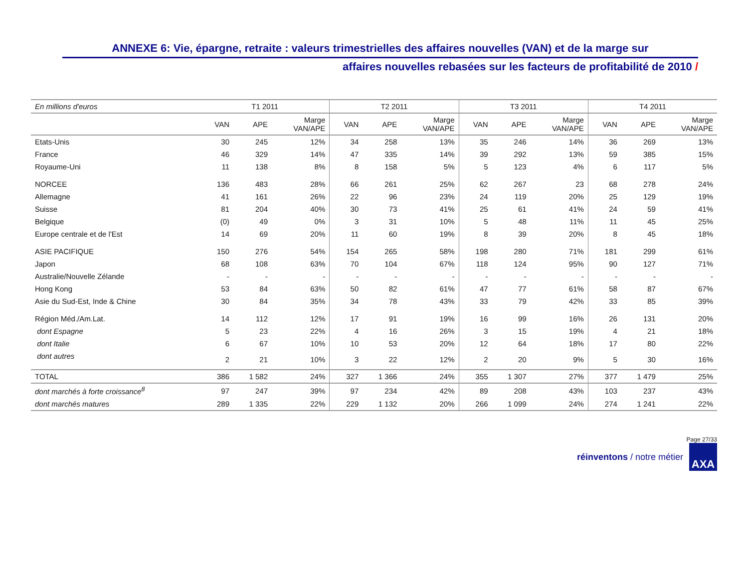ANNEXE 6: Vie, épargne, retraite : valeurs trimestrielles des affaires nouvelles (VAN) et de la marge sur
affaires nouvelles rebasées sur les facteurs de profitabilité de 2010 /
| En millions d'euros | T1 2011 | | | T2 2011 | | | T3 2011 | | | T4 2011 | | |
| --- | --- | --- | --- | --- | --- | --- | --- | --- | --- | --- | --- | --- |
| | VAN | APE | Marge VAN/APE | VAN | APE | Marge VAN/APE | VAN | APE | Marge VAN/APE | VAN | APE | Marge VAN/APE |
| Etats-Unis | 30 | 245 | 12% | 34 | 258 | 13% | 35 | 246 | 14% | 36 | 269 | 13% |
| France | 46 | 329 | 14% | 47 | 335 | 14% | 39 | 292 | 13% | 59 | 385 | 15% |
| Royaume-Uni | 11 | 138 | 8% | 8 | 158 | 5% | 5 | 123 | 4% | 6 | 117 | 5% |
| NORCEE | 136 | 483 | 28% | 66 | 261 | 25% | 62 | 267 | 23 | 68 | 278 | 24% |
| Allemagne | 41 | 161 | 26% | 22 | 96 | 23% | 24 | 119 | 20% | 25 | 129 | 19% |
| Suisse | 81 | 204 | 40% | 30 | 73 | 41% | 25 | 61 | 41% | 24 | 59 | 41% |
| Belgique | (0) | 49 | 0% | 3 | 31 | 10% | 5 | 48 | 11% | 11 | 45 | 25% |
| Europe centrale et de l'Est | 14 | 69 | 20% | 11 | 60 | 19% | 8 | 39 | 20% | 8 | 45 | 18% |
| ASIE PACIFIQUE | 150 | 276 | 54% | 154 | 265 | 58% | 198 | 280 | 71% | 181 | 299 | 61% |
| Japon | 68 | 108 | 63% | 70 | 104 | 67% | 118 | 124 | 95% | 90 | 127 | 71% |
| Australie/Nouvelle Zélande | - | - | - | - | - | - | - | - | - | - | - | - |
| Hong Kong | 53 | 84 | 63% | 50 | 82 | 61% | 47 | 77 | 61% | 58 | 87 | 67% |
| Asie du Sud-Est, Inde & Chine | 30 | 84 | 35% | 34 | 78 | 43% | 33 | 79 | 42% | 33 | 85 | 39% |
| Région Méd./Am.Lat. | 14 | 112 | 12% | 17 | 91 | 19% | 16 | 99 | 16% | 26 | 131 | 20% |
| dont Espagne | 5 | 23 | 22% | 4 | 16 | 26% | 3 | 15 | 19% | 4 | 21 | 18% |
| dont Italie | 6 | 67 | 10% | 10 | 53 | 20% | 12 | 64 | 18% | 17 | 80 | 22% |
| dont autres | 2 | 21 | 10% | 3 | 22 | 12% | 2 | 20 | 9% | 5 | 30 | 16% |
| TOTAL | 386 | 1 582 | 24% | 327 | 1 366 | 24% | 355 | 1 307 | 27% | 377 | 1 479 | 25% |
| dont marchés à forte croissance<sup>8</sup> | 97 | 247 | 39% | 97 | 234 | 42% | 89 | 208 | 43% | 103 | 237 | 43% |
| dont marchés matures | 289 | 1 335 | 22% | 229 | 1 132 | 20% | 266 | 1 099 | 24% | 274 | 1 241 | 22% |
Page 27/33
réinventons / notre métier
AXA